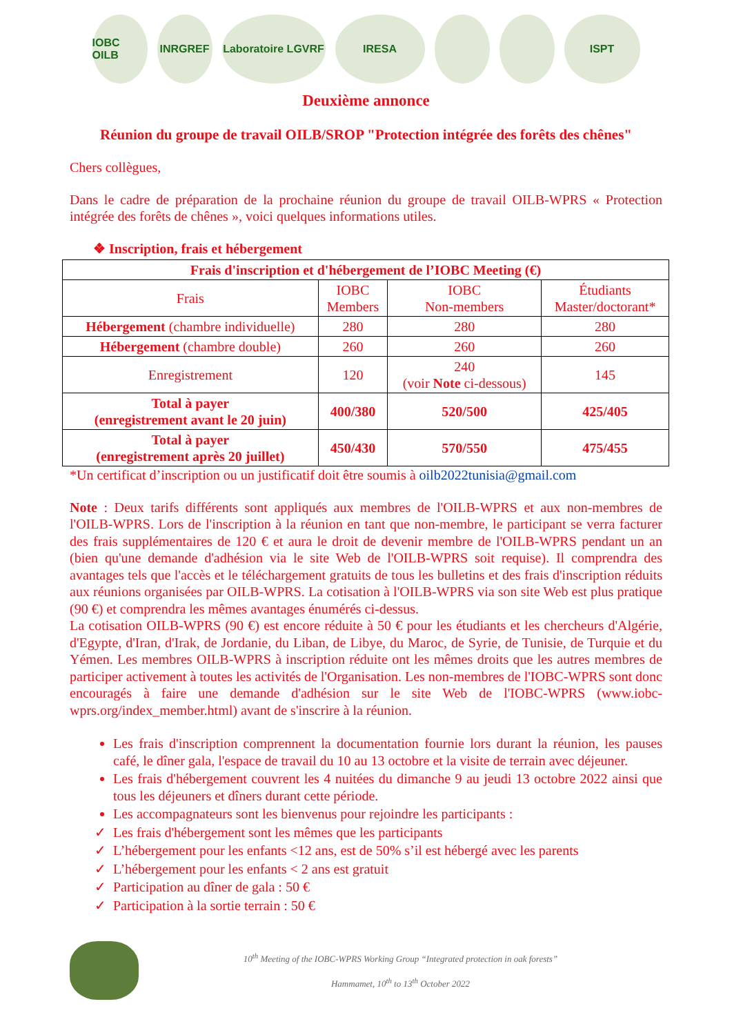IOBC OILB
INRGREF
Laboratoire LGVRF
IRESA ISPT
Deuxième annonce
Réunion du groupe de travail OILB/SROP "Protection intégrée des forêts des chênes"
Chers collègues,
Dans le cadre de préparation de la prochaine réunion du groupe de travail OILB-WPRS « Protection intégrée des forêts de chênes », voici quelques informations utiles.
❖ Inscription, frais et hébergement
| Frais d'inscription et d'hébergement de l’IOBC Meeting (€) | | | |
| --- | --- | --- | --- |
| Frais | IOBC Members | IOBC Non-members | Étudiants Master/doctorant* |
| Hébergement (chambre individuelle) | 280 | 280 | 280 |
| Hébergement (chambre double) | 260 | 260 | 260 |
| Enregistrement | 120 | 240 (voir Note ci-dessous) | 145 |
| Total à payer (enregistrement avant le 20 juin) | 400/380 | 520/500 | 425/405 |
| Total à payer (enregistrement après 20 juillet) | 450/430 | 570/550 | 475/455 |
*Un certificat d’inscription ou un justificatif doit être soumis à oilb2022tunisia@gmail.com
Note : Deux tarifs différents sont appliqués aux membres de l'OILB-WPRS et aux non-membres de l'OILB-WPRS. Lors de l'inscription à la réunion en tant que non-membre, le participant se verra facturer des frais supplémentaires de 120 € et aura le droit de devenir membre de l'OILB-WPRS pendant un an (bien qu'une demande d'adhésion via le site Web de l'OILB-WPRS soit requise). Il comprendra des avantages tels que l'accès et le téléchargement gratuits de tous les bulletins et des frais d'inscription réduits aux réunions organisées par OILB-WPRS. La cotisation à l'OILB-WPRS via son site Web est plus pratique (90 €) et comprendra les mêmes avantages énumérés ci-dessus.
La cotisation OILB-WPRS (90 €) est encore réduite à 50 € pour les étudiants et les chercheurs d'Algérie, d'Egypte, d'Iran, d'Irak, de Jordanie, du Liban, de Libye, du Maroc, de Syrie, de Tunisie, de Turquie et du Yémen. Les membres OILB-WPRS à inscription réduite ont les mêmes droits que les autres membres de participer activement à toutes les activités de l'Organisation. Les non-membres de l'IOBC-WPRS sont donc encouragés à faire une demande d'adhésion sur le site Web de l'IOBC-WPRS (www.iobc-wprs.org/index_member.html) avant de s'inscrire à la réunion.
Les frais d'inscription comprennent la documentation fournie lors durant la réunion, les pauses café, le dîner gala, l'espace de travail du 10 au 13 octobre et la visite de terrain avec déjeuner.
Les frais d'hébergement couvrent les 4 nuitées du dimanche 9 au jeudi 13 octobre 2022 ainsi que tous les déjeuners et dîners durant cette période.
Les accompagnateurs sont les bienvenus pour rejoindre les participants :
Les frais d'hébergement sont les mêmes que les participants
L’hébergement pour les enfants <12 ans, est de 50% s’il est hébergé avec les parents
L’hébergement pour les enfants < 2 ans est gratuit
Participation au dîner de gala : 50 €
Participation à la sortie terrain : 50 €
10<sup>th</sup> Meeting of the IOBC-WPRS Working Group “Integrated protection in oak forests”
Hammamet, 10<sup>th</sup> to 13<sup>th</sup> October 2022